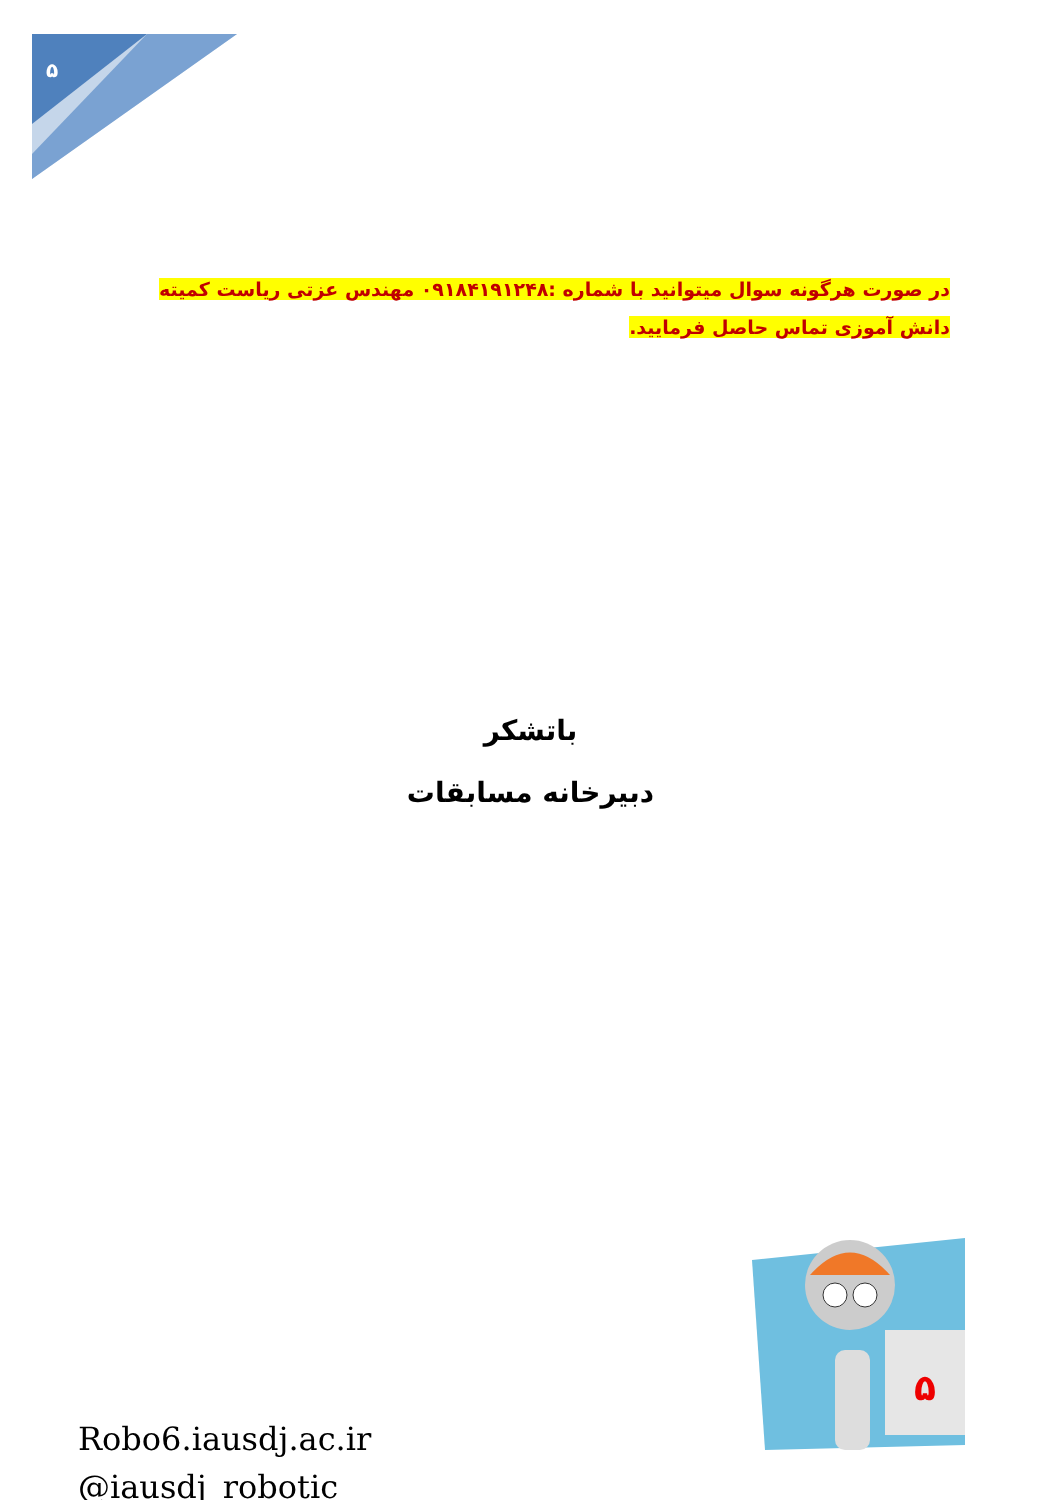۵
در صورت هرگونه سوال میتوانید با شماره :۰۹۱۸۴۱۹۱۲۴۸ مهندس عزتی ریاست کمیته دانش آموزی تماس حاصل فرمایید.
باتشکر
دبیرخانه مسابقات
Robo6.iausdj.ac.ir
@iausdj_robotic
۵